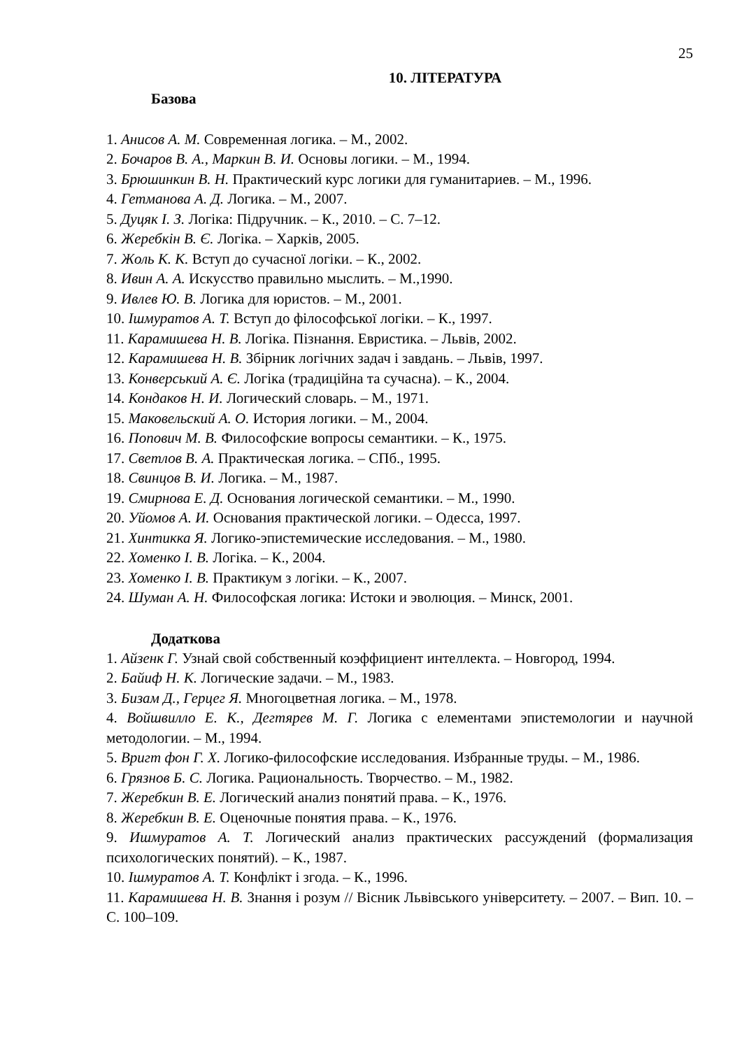25
10. ЛІТЕРАТУРА
Базова
1. Анисов А. М. Современная логика. – М., 2002.
2. Бочаров В. А., Маркин В. И. Основы логики. – М., 1994.
3. Брюшинкин В. Н. Практический курс логики для гуманитариев. – М., 1996.
4. Гетманова А. Д. Логика. – М., 2007.
5. Дуцяк І. З. Логіка: Підручник. – К., 2010. – С. 7–12.
6. Жеребкін В. Є. Логіка. – Харків, 2005.
7. Жоль К. К. Вступ до сучасної логіки. – К., 2002.
8. Ивин А. А. Искусство правильно мыслить. – М.,1990.
9. Ивлев Ю. В. Логика для юристов. – М., 2001.
10. Ішмуратов А. Т. Вступ до філософської логіки. – К., 1997.
11. Карамишева Н. В. Логіка. Пізнання. Евристика. – Львів, 2002.
12. Карамишева Н. В. Збірник логічних задач і завдань. – Львів, 1997.
13. Конверський А. Є. Логіка (традиційна та сучасна). – К., 2004.
14. Кондаков Н. И. Логический словарь. – М., 1971.
15. Маковельский А. О. История логики. – М., 2004.
16. Попович М. В. Философские вопросы семантики. – К., 1975.
17. Светлов В. А. Практическая логика. – СПб., 1995.
18. Свинцов В. И. Логика. – М., 1987.
19. Смирнова Е. Д. Основания логической семантики. – М., 1990.
20. Уйомов А. И. Основания практической логики. – Одесса, 1997.
21. Хинтикка Я. Логико-эпистемические исследования. – М., 1980.
22. Хоменко І. В. Логіка. – К., 2004.
23. Хоменко І. В. Практикум з логіки. – К., 2007.
24. Шуман А. Н. Философская логика: Истоки и эволюция. – Минск, 2001.
Додаткова
1. Айзенк Г. Узнай свой собственный коэффициент интеллекта. – Новгород, 1994.
2. Байиф Н. К. Логические задачи. – М., 1983.
3. Бизам Д., Герцег Я. Многоцветная логика. – М., 1978.
4. Войшвилло Е. К., Дегтярев М. Г. Логика с елементами эпистемологии и научной методологии. – М., 1994.
5. Вригт фон Г. Х. Логико-философские исследования. Избранные труды. – М., 1986.
6. Грязнов Б. С. Логика. Рациональность. Творчество. – М., 1982.
7. Жеребкин В. Е. Логический анализ понятий права. – К., 1976.
8. Жеребкин В. Е. Оценочные понятия права. – К., 1976.
9. Ишмуратов А. Т. Логический анализ практических рассуждений (формализация психологических понятий). – К., 1987.
10. Ішмуратов А. Т. Конфлікт і згода. – К., 1996.
11. Карамишева Н. В. Знання і розум // Вісник Львівського університету. – 2007. – Вип. 10. – С. 100–109.